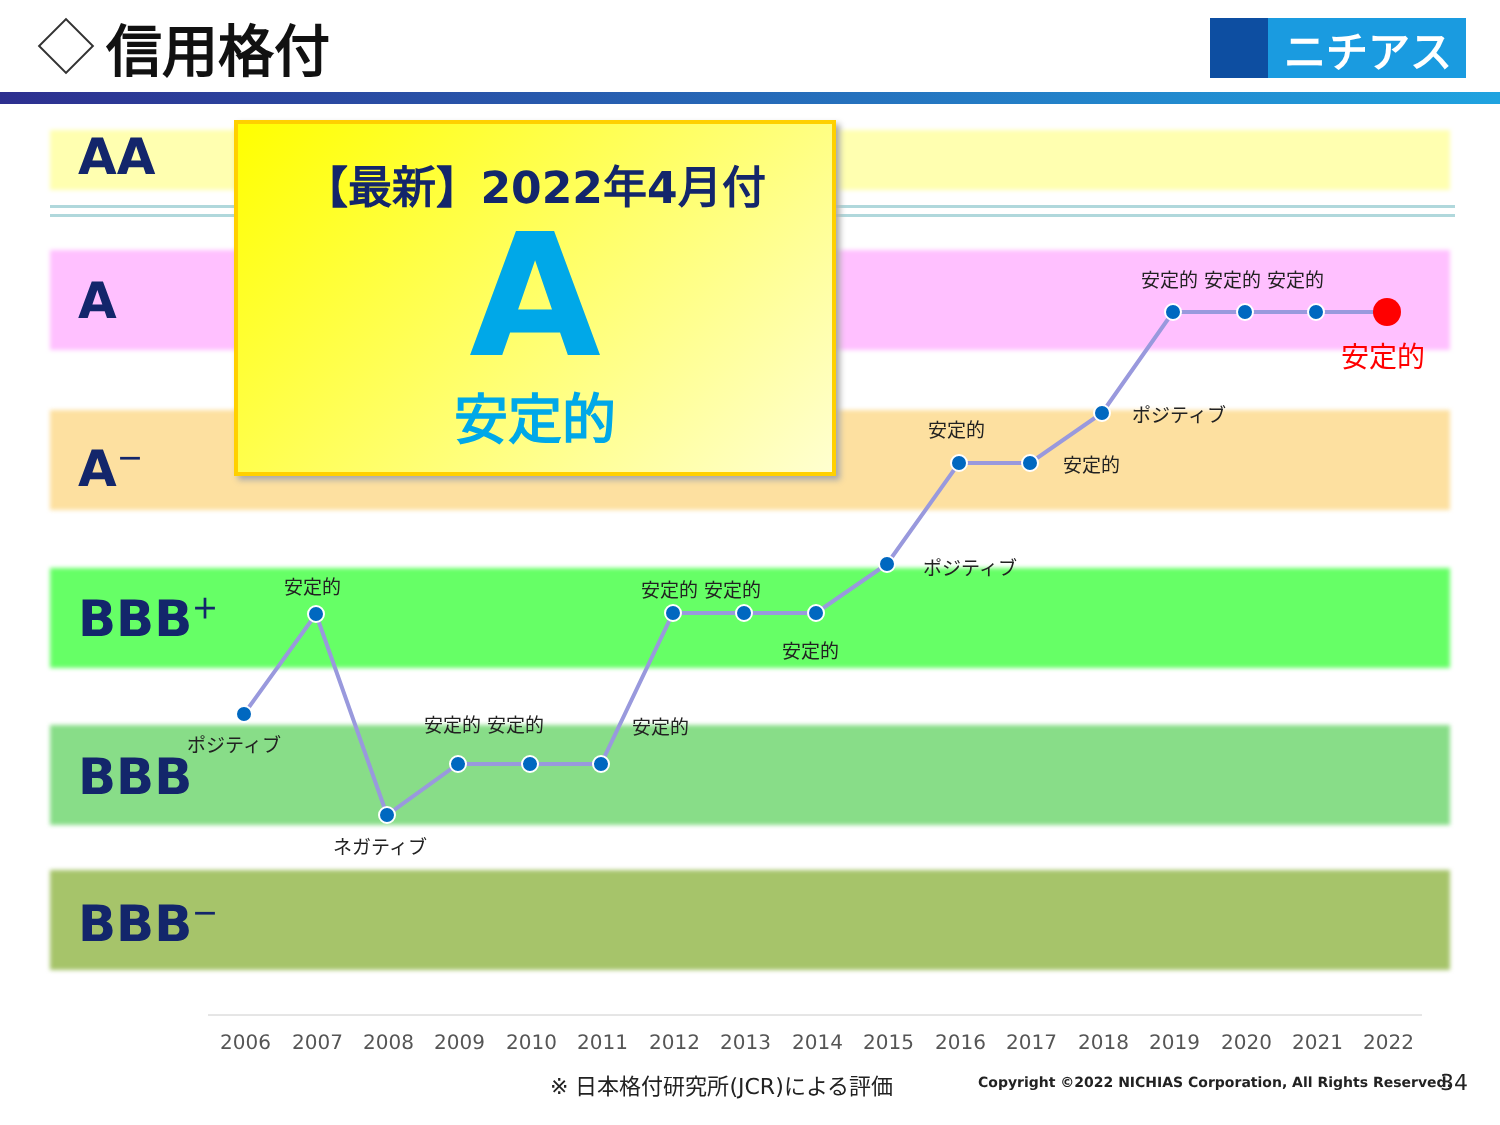信用格付
ニチアス
AA
A
A<sup>－</sup>
BBB<sup>＋</sup>
BBB
BBB<sup>－</sup>
【最新】2022年4月付
A
安定的
ポジティブ
安定的
ネガティブ
安定的 安定的 安定的
安定的 安定的
安定的
ポジティブ
安定的
安定的
ポジティブ
安定的 安定的 安定的
安定的
2006 2007 2008 2009 2010 2011 2012 2013 2014 2015 2016 2017 2018 2019 2020 2021 2022
※ 日本格付研究所(JCR)による評価
Copyright ©2022 NICHIAS Corporation, All Rights Reserved.
34